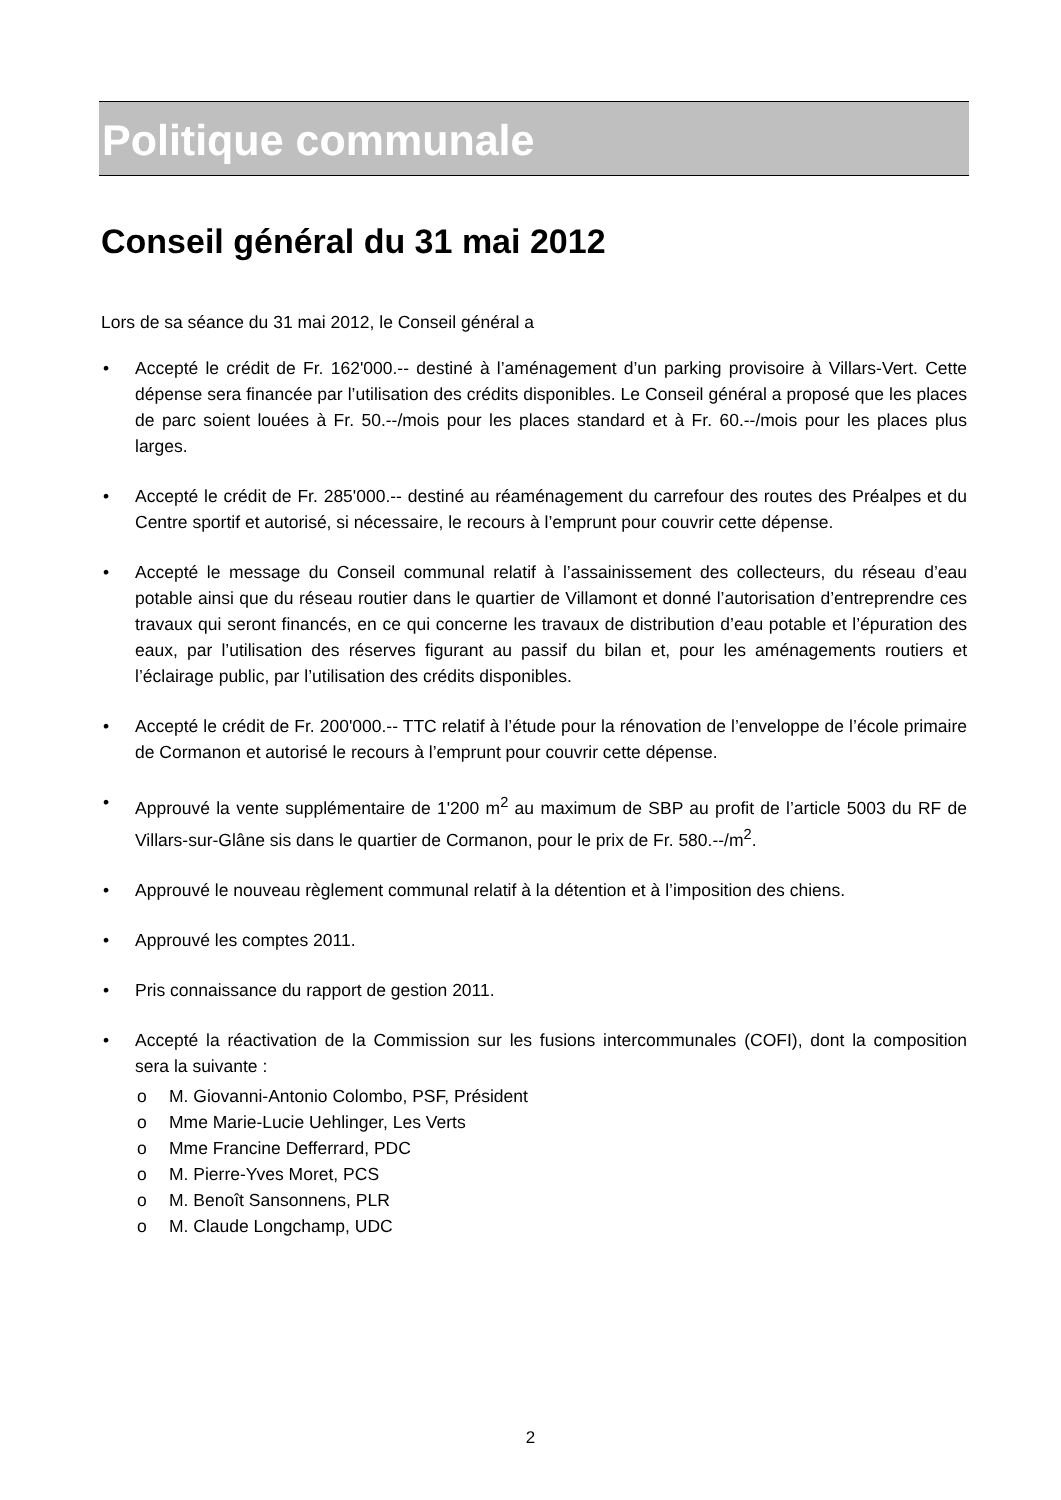Politique communale
Conseil général du 31 mai 2012
Lors de sa séance du 31 mai 2012, le Conseil général a
• Accepté le crédit de Fr. 162'000.-- destiné à l’aménagement d’un parking provisoire à Villars-Vert. Cette dépense sera financée par l’utilisation des crédits disponibles. Le Conseil général a proposé que les places de parc soient louées à Fr. 50.--/mois pour les places standard et à Fr. 60.--/mois pour les places plus larges.
• Accepté le crédit de Fr. 285'000.-- destiné au réaménagement du carrefour des routes des Préalpes et du Centre sportif et autorisé, si nécessaire, le recours à l’emprunt pour couvrir cette dépense.
• Accepté le message du Conseil communal relatif à l’assainissement des collecteurs, du réseau d’eau potable ainsi que du réseau routier dans le quartier de Villamont et donné l’autorisation d’entreprendre ces travaux qui seront financés, en ce qui concerne les travaux de distribution d’eau potable et l’épuration des eaux, par l’utilisation des réserves figurant au passif du bilan et, pour les aménagements routiers et l’éclairage public, par l’utilisation des crédits disponibles.
• Accepté le crédit de Fr. 200'000.-- TTC relatif à l’étude pour la rénovation de l’enveloppe de l’école primaire de Cormanon et autorisé le recours à l’emprunt pour couvrir cette dépense.
• Approuvé la vente supplémentaire de 1'200 m<sup>2</sup> au maximum de SBP au profit de l’article 5003 du RF de Villars-sur-Glâne sis dans le quartier de Cormanon, pour le prix de Fr. 580.--/m<sup>2</sup>.
• Approuvé le nouveau règlement communal relatif à la détention et à l’imposition des chiens.
• Approuvé les comptes 2011.
• Pris connaissance du rapport de gestion 2011.
• Accepté la réactivation de la Commission sur les fusions intercommunales (COFI), dont la composition sera la suivante :
o M. Giovanni-Antonio Colombo, PSF, Président
o Mme Marie-Lucie Uehlinger, Les Verts
o Mme Francine Defferrard, PDC
o M. Pierre-Yves Moret, PCS
o M. Benoît Sansonnens, PLR
o M. Claude Longchamp, UDC
2